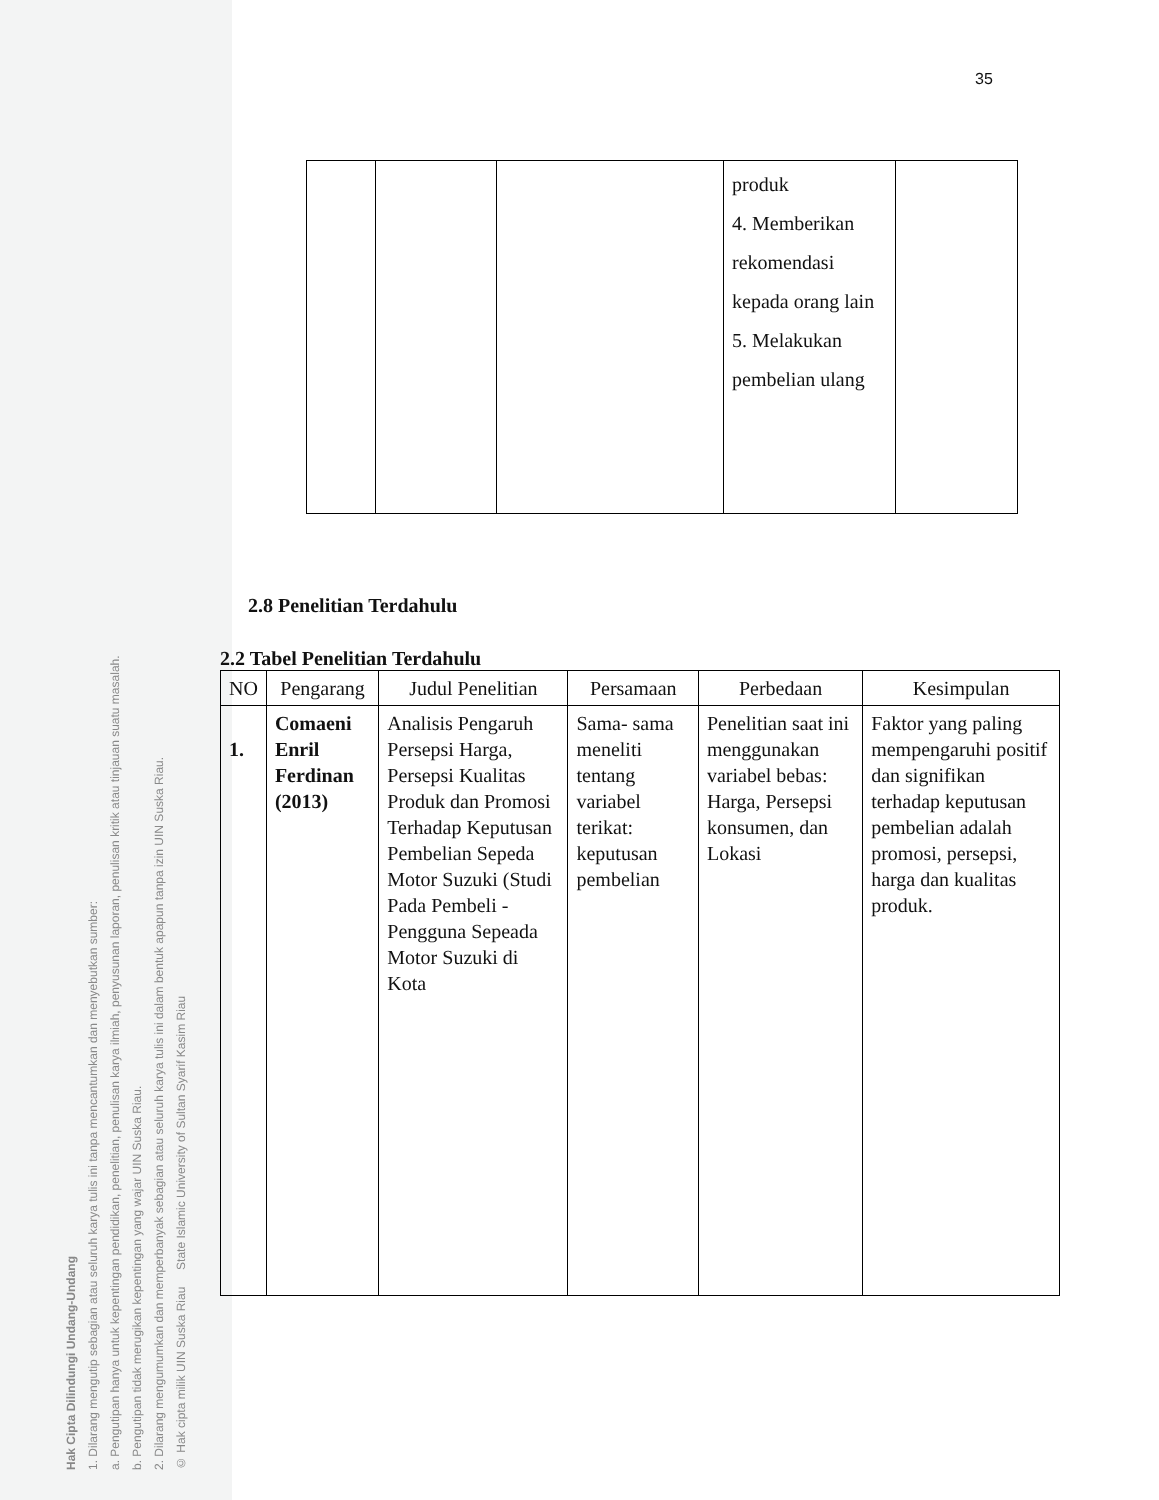Hak Cipta Dilindungi Undang-Undang
1. Dilarang mengutip sebagian atau seluruh karya tulis ini tanpa mencantumkan dan menyebutkan sumber:
a. Pengutipan hanya untuk kepentingan pendidikan, penelitian, penulisan karya ilmiah, penyusunan laporan, penulisan kritik atau tinjauan suatu masalah.
b. Pengutipan tidak merugikan kepentingan yang wajar UIN Suska Riau.
2. Dilarang mengumumkan dan memperbanyak sebagian atau seluruh karya tulis ini dalam bentuk apapun tanpa izin UIN Suska Riau.
© Hak cipta milik UIN Suska Riau State Islamic University of Sultan Syarif Kasim Riau
35
| | | | produk 4. Memberikan rekomendasi kepada orang lain 5. Melakukan pembelian ulang | |
2.8 Penelitian Terdahulu
2.2 Tabel Penelitian Terdahulu
| NO | Pengarang | Judul Penelitian | Persamaan | Perbedaan | Kesimpulan |
| --- | --- | --- | --- | --- | --- |
| 1. | Comaeni Enril Ferdinan (2013) | Analisis Pengaruh Persepsi Harga, Persepsi Kualitas Produk dan Promosi Terhadap Keputusan Pembelian Sepeda Motor Suzuki (Studi Pada Pembeli - Pengguna Sepeada Motor Suzuki di Kota | Sama- sama meneliti tentang variabel terikat: keputusan pembelian | Penelitian saat ini menggunakan variabel bebas: Harga, Persepsi konsumen, dan Lokasi | Faktor yang paling mempengaruhi positif dan signifikan terhadap keputusan pembelian adalah promosi, persepsi, harga dan kualitas produk. |